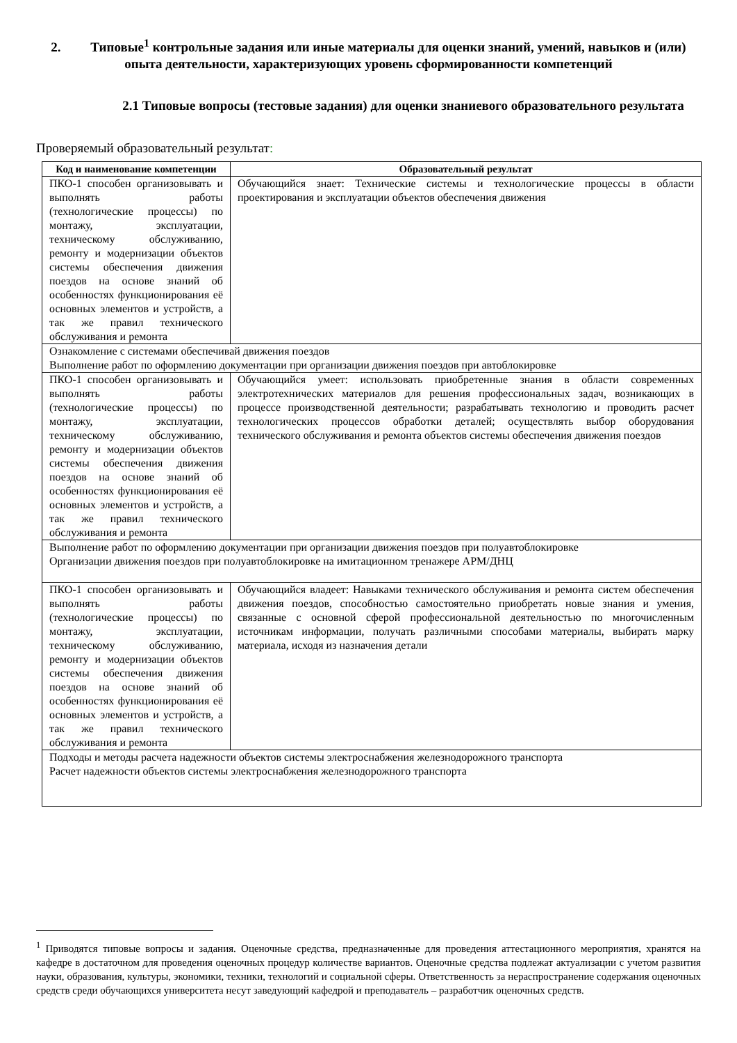2. Типовые<sup>1</sup> контрольные задания или иные материалы для оценки знаний, умений, навыков и (или) опыта деятельности, характеризующих уровень сформированности компетенций
2.1 Типовые вопросы (тестовые задания) для оценки знаниевого образовательного результата
Проверяемый образовательный результат:
| Код и наименование компетенции | Образовательный результат |
| --- | --- |
| ПКО-1 способен организовывать и выполнять работы (технологические процессы) по монтажу, эксплуатации, техническому обслуживанию, ремонту и модернизации объектов системы обеспечения движения поездов на основе знаний об особенностях функционирования её основных элементов и устройств, а так же правил технического обслуживания и ремонта | Обучающийся знает: Технические системы и технологические процессы в области проектирования и эксплуатации объектов обеспечения движения |
| Ознакомление с системами обеспечивай движения поездов Выполнение работ по оформлению документации при организации движения поездов при автоблокировке | |
| ПКО-1 способен организовывать и выполнять работы (технологические процессы) по монтажу, эксплуатации, техническому обслуживанию, ремонту и модернизации объектов системы обеспечения движения поездов на основе знаний об особенностях функционирования её основных элементов и устройств, а так же правил технического обслуживания и ремонта | Обучающийся умеет: использовать приобретенные знания в области современных электротехнических материалов для решения профессиональных задач, возникающих в процессе производственной деятельности; разрабатывать технологию и проводить расчет технологических процессов обработки деталей; осуществлять выбор оборудования технического обслуживания и ремонта объектов системы обеспечения движения поездов |
| Выполнение работ по оформлению документации при организации движения поездов при полуавтоблокировке Организации движения поездов при полуавтоблокировке на имитационном тренажере АРМ/ДНЦ | |
| ПКО-1 способен организовывать и выполнять работы (технологические процессы) по монтажу, эксплуатации, техническому обслуживанию, ремонту и модернизации объектов системы обеспечения движения поездов на основе знаний об особенностях функционирования её основных элементов и устройств, а так же правил технического обслуживания и ремонта | Обучающийся владеет: Навыками технического обслуживания и ремонта систем обеспечения движения поездов, способностью самостоятельно приобретать новые знания и умения, связанные с основной сферой профессиональной деятельностью по многочисленным источникам информации, получать различными способами материалы, выбирать марку материала, исходя из назначения детали |
| Подходы и методы расчета надежности объектов системы электроснабжения железнодорожного транспорта Расчет надежности объектов системы электроснабжения железнодорожного транспорта | |
<sup>1</sup> Приводятся типовые вопросы и задания. Оценочные средства, предназначенные для проведения аттестационного мероприятия, хранятся на кафедре в достаточном для проведения оценочных процедур количестве вариантов. Оценочные средства подлежат актуализации с учетом развития науки, образования, культуры, экономики, техники, технологий и социальной сферы. Ответственность за нераспространение содержания оценочных средств среди обучающихся университета несут заведующий кафедрой и преподаватель – разработчик оценочных средств.